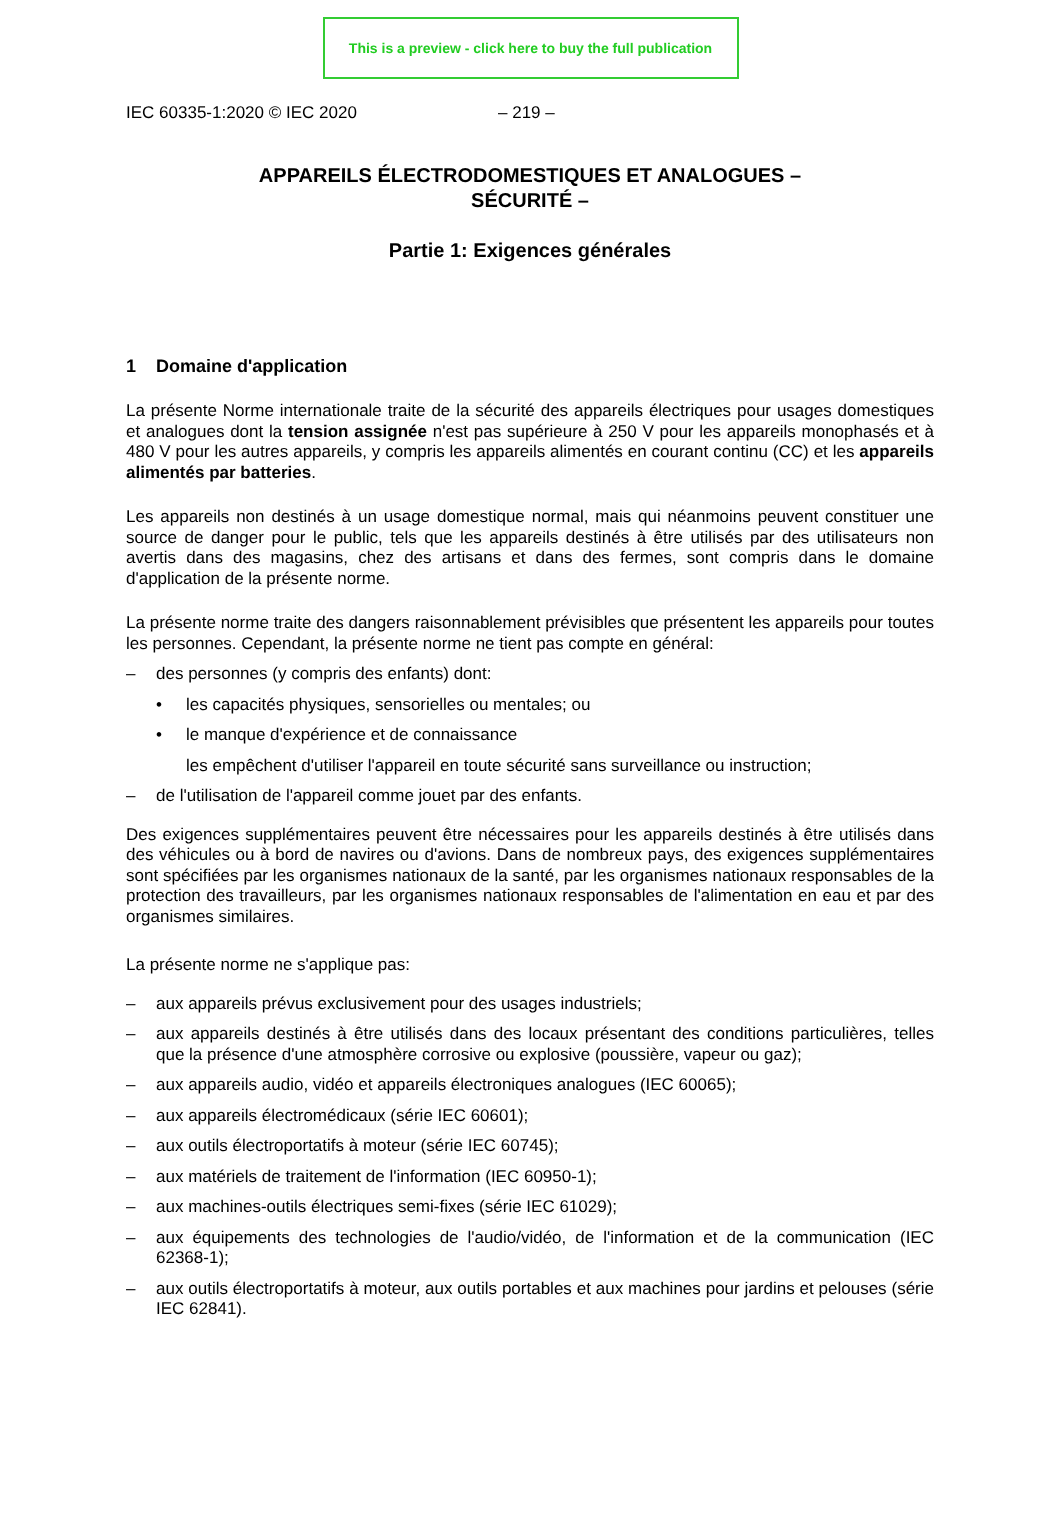This is a preview - click here to buy the full publication
IEC 60335-1:2020 © IEC 2020 – 219 –
APPAREILS ÉLECTRODOMESTIQUES ET ANALOGUES –
SÉCURITÉ –
Partie 1: Exigences générales
1 Domaine d'application
La présente Norme internationale traite de la sécurité des appareils électriques pour usages domestiques et analogues dont la tension assignée n'est pas supérieure à 250 V pour les appareils monophasés et à 480 V pour les autres appareils, y compris les appareils alimentés en courant continu (CC) et les appareils alimentés par batteries.
Les appareils non destinés à un usage domestique normal, mais qui néanmoins peuvent constituer une source de danger pour le public, tels que les appareils destinés à être utilisés par des utilisateurs non avertis dans des magasins, chez des artisans et dans des fermes, sont compris dans le domaine d'application de la présente norme.
La présente norme traite des dangers raisonnablement prévisibles que présentent les appareils pour toutes les personnes. Cependant, la présente norme ne tient pas compte en général:
– des personnes (y compris des enfants) dont:
• les capacités physiques, sensorielles ou mentales; ou
• le manque d'expérience et de connaissance
les empêchent d'utiliser l'appareil en toute sécurité sans surveillance ou instruction;
– de l'utilisation de l'appareil comme jouet par des enfants.
Des exigences supplémentaires peuvent être nécessaires pour les appareils destinés à être utilisés dans des véhicules ou à bord de navires ou d'avions. Dans de nombreux pays, des exigences supplémentaires sont spécifiées par les organismes nationaux de la santé, par les organismes nationaux responsables de la protection des travailleurs, par les organismes nationaux responsables de l'alimentation en eau et par des organismes similaires.
La présente norme ne s'applique pas:
– aux appareils prévus exclusivement pour des usages industriels;
– aux appareils destinés à être utilisés dans des locaux présentant des conditions particulières, telles que la présence d'une atmosphère corrosive ou explosive (poussière, vapeur ou gaz);
– aux appareils audio, vidéo et appareils électroniques analogues (IEC 60065);
– aux appareils électromédicaux (série IEC 60601);
– aux outils électroportatifs à moteur (série IEC 60745);
– aux matériels de traitement de l'information (IEC 60950-1);
– aux machines-outils électriques semi-fixes (série IEC 61029);
– aux équipements des technologies de l'audio/vidéo, de l'information et de la communication (IEC 62368-1);
– aux outils électroportatifs à moteur, aux outils portables et aux machines pour jardins et pelouses (série IEC 62841).